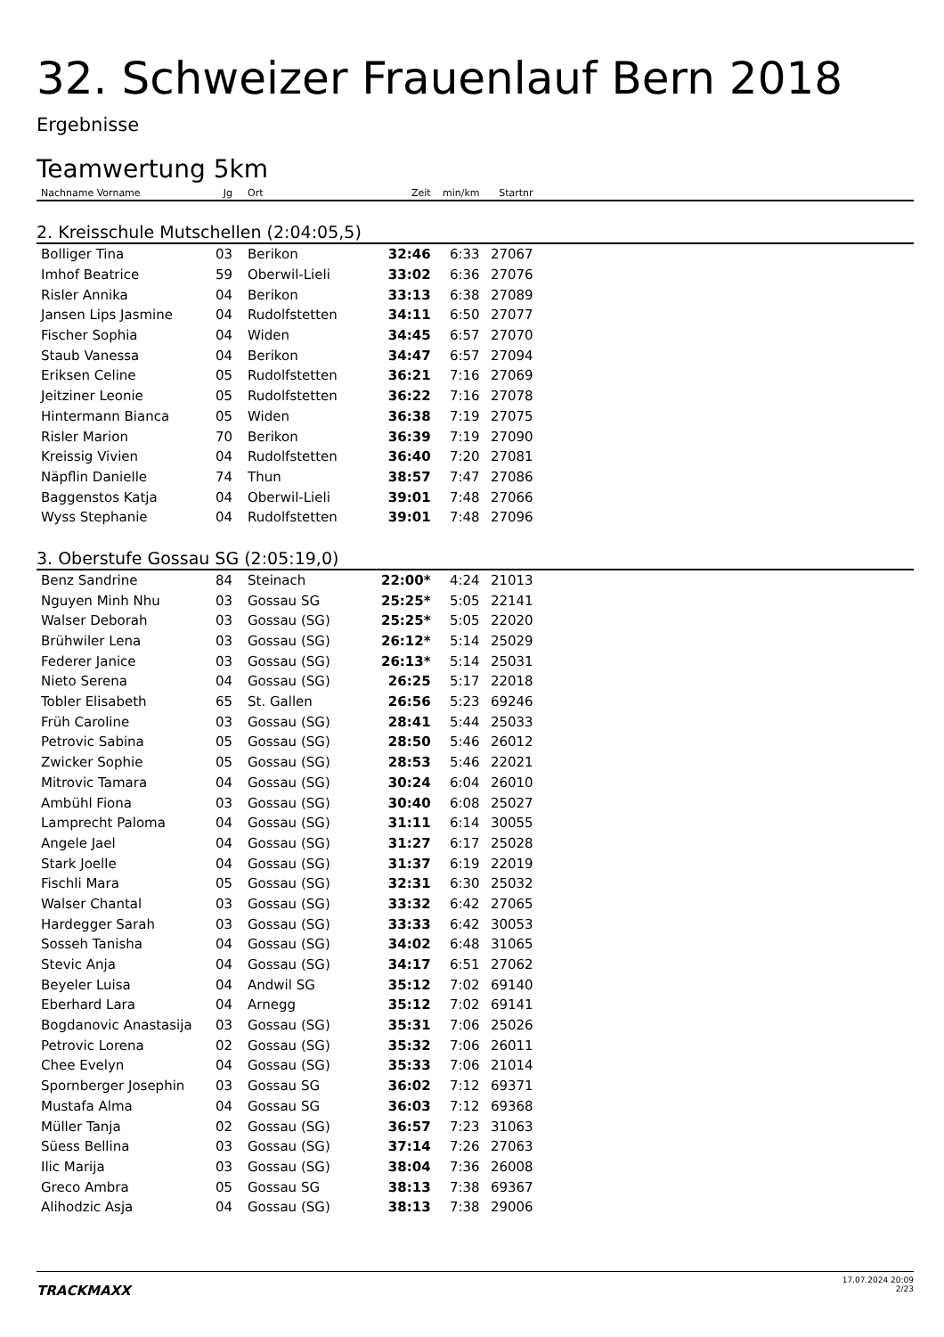32. Schweizer Frauenlauf Bern 2018
Ergebnisse
Teamwertung 5km
| Nachname Vorname | Jg | Ort | Zeit | min/km | Startnr | |
| --- | --- | --- | --- | --- | --- | --- |
| 2. Kreisschule Mutschellen (2:04:05,5) | | | | | | |
| Bolliger Tina | 03 | Berikon | 32:46 | 6:33 | 27067 | |
| Imhof Beatrice | 59 | Oberwil-Lieli | 33:02 | 6:36 | 27076 | |
| Risler Annika | 04 | Berikon | 33:13 | 6:38 | 27089 | |
| Jansen Lips Jasmine | 04 | Rudolfstetten | 34:11 | 6:50 | 27077 | |
| Fischer Sophia | 04 | Widen | 34:45 | 6:57 | 27070 | |
| Staub Vanessa | 04 | Berikon | 34:47 | 6:57 | 27094 | |
| Eriksen Celine | 05 | Rudolfstetten | 36:21 | 7:16 | 27069 | |
| Jeitziner Leonie | 05 | Rudolfstetten | 36:22 | 7:16 | 27078 | |
| Hintermann Bianca | 05 | Widen | 36:38 | 7:19 | 27075 | |
| Risler Marion | 70 | Berikon | 36:39 | 7:19 | 27090 | |
| Kreissig Vivien | 04 | Rudolfstetten | 36:40 | 7:20 | 27081 | |
| Näpflin Danielle | 74 | Thun | 38:57 | 7:47 | 27086 | |
| Baggenstos Katja | 04 | Oberwil-Lieli | 39:01 | 7:48 | 27066 | |
| Wyss Stephanie | 04 | Rudolfstetten | 39:01 | 7:48 | 27096 | |
| 3. Oberstufe Gossau SG (2:05:19,0) | | | | | | |
| Benz Sandrine | 84 | Steinach | 22:00* | 4:24 | 21013 | |
| Nguyen Minh Nhu | 03 | Gossau SG | 25:25* | 5:05 | 22141 | |
| Walser Deborah | 03 | Gossau (SG) | 25:25* | 5:05 | 22020 | |
| Brühwiler Lena | 03 | Gossau (SG) | 26:12* | 5:14 | 25029 | |
| Federer Janice | 03 | Gossau (SG) | 26:13* | 5:14 | 25031 | |
| Nieto Serena | 04 | Gossau (SG) | 26:25 | 5:17 | 22018 | |
| Tobler Elisabeth | 65 | St. Gallen | 26:56 | 5:23 | 69246 | |
| Früh Caroline | 03 | Gossau (SG) | 28:41 | 5:44 | 25033 | |
| Petrovic Sabina | 05 | Gossau (SG) | 28:50 | 5:46 | 26012 | |
| Zwicker Sophie | 05 | Gossau (SG) | 28:53 | 5:46 | 22021 | |
| Mitrovic Tamara | 04 | Gossau (SG) | 30:24 | 6:04 | 26010 | |
| Ambühl Fiona | 03 | Gossau (SG) | 30:40 | 6:08 | 25027 | |
| Lamprecht Paloma | 04 | Gossau (SG) | 31:11 | 6:14 | 30055 | |
| Angele Jael | 04 | Gossau (SG) | 31:27 | 6:17 | 25028 | |
| Stark Joelle | 04 | Gossau (SG) | 31:37 | 6:19 | 22019 | |
| Fischli Mara | 05 | Gossau (SG) | 32:31 | 6:30 | 25032 | |
| Walser Chantal | 03 | Gossau (SG) | 33:32 | 6:42 | 27065 | |
| Hardegger Sarah | 03 | Gossau (SG) | 33:33 | 6:42 | 30053 | |
| Sosseh Tanisha | 04 | Gossau (SG) | 34:02 | 6:48 | 31065 | |
| Stevic Anja | 04 | Gossau (SG) | 34:17 | 6:51 | 27062 | |
| Beyeler Luisa | 04 | Andwil SG | 35:12 | 7:02 | 69140 | |
| Eberhard Lara | 04 | Arnegg | 35:12 | 7:02 | 69141 | |
| Bogdanovic Anastasija | 03 | Gossau (SG) | 35:31 | 7:06 | 25026 | |
| Petrovic Lorena | 02 | Gossau (SG) | 35:32 | 7:06 | 26011 | |
| Chee Evelyn | 04 | Gossau (SG) | 35:33 | 7:06 | 21014 | |
| Spornberger Josephin | 03 | Gossau SG | 36:02 | 7:12 | 69371 | |
| Mustafa Alma | 04 | Gossau SG | 36:03 | 7:12 | 69368 | |
| Müller Tanja | 02 | Gossau (SG) | 36:57 | 7:23 | 31063 | |
| Süess Bellina | 03 | Gossau (SG) | 37:14 | 7:26 | 27063 | |
| Ilic Marija | 03 | Gossau (SG) | 38:04 | 7:36 | 26008 | |
| Greco Ambra | 05 | Gossau SG | 38:13 | 7:38 | 69367 | |
| Alihodzic Asja | 04 | Gossau (SG) | 38:13 | 7:38 | 29006 | |
TRACKMAXX
17.07.2024 20:09
2/23